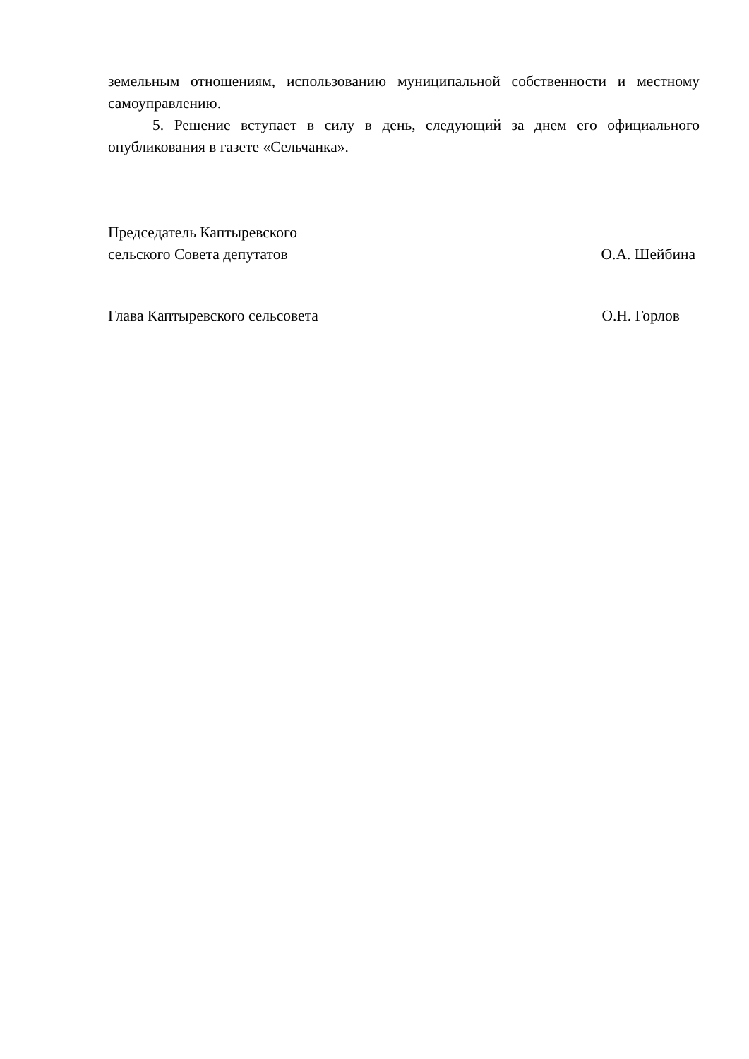земельным отношениям, использованию муниципальной собственности и местному самоуправлению.
5. Решение вступает в силу в день, следующий за днем его официального опубликования в газете «Сельчанка».
Председатель Каптыревского
сельского Совета депутатов О.А. Шейбина
Глава Каптыревского сельсовета О.Н. Горлов